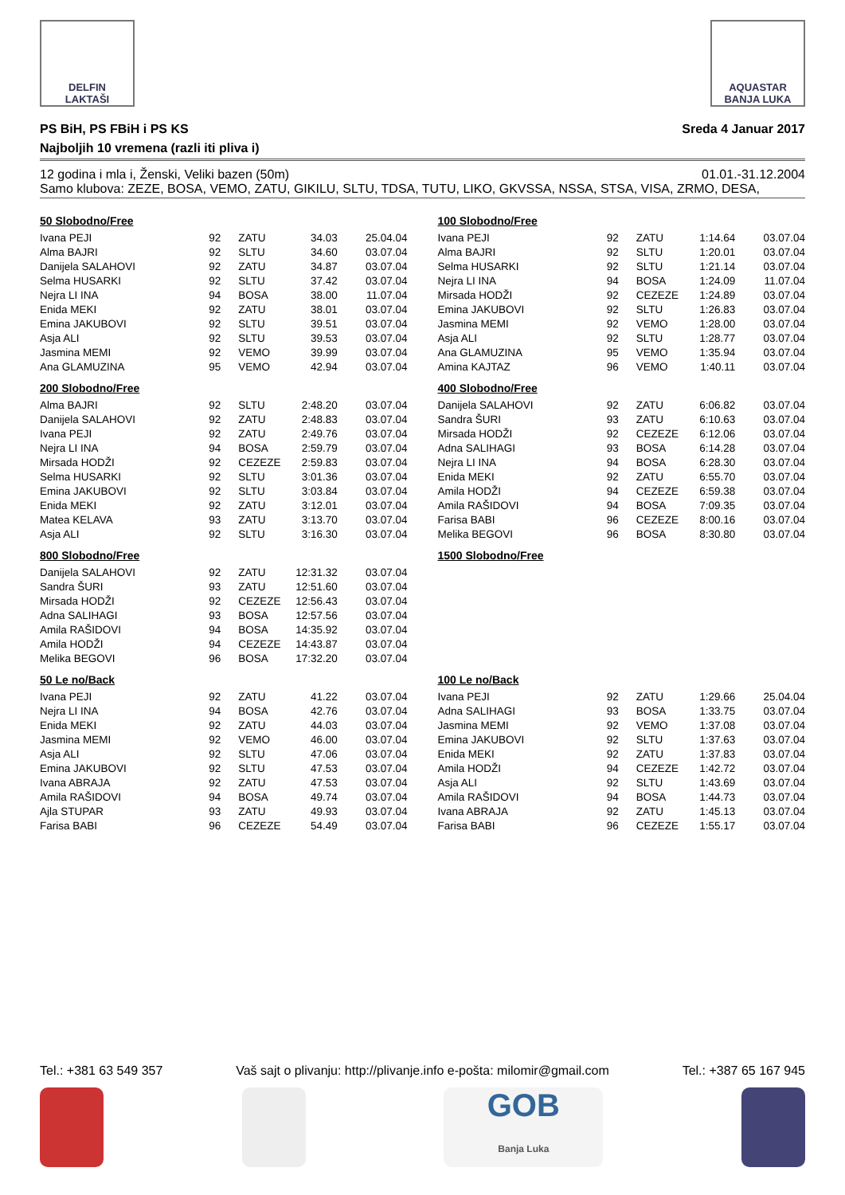DELFIN
LAKTAŠI
AQUASTAR
BANJA LUKA
PS BiH, PS FBiH i PS KS Sreda 4 Januar 2017
Najboljih 10 vremena (razli iti pliva i)
12 godina i mla i, Ženski, Veliki bazen (50m) 01.01.-31.12.2004
Samo klubova: ZEZE, BOSA, VEMO, ZATU, GIKILU, SLTU, TDSA, TUTU, LIKO, GKVSSA, NSSA, STSA, VISA, ZRMO, DESA,
50 Slobodno/Free
| Ivana PEJI | 92 | ZATU | 34.03 | 25.04.04 |
| Alma BAJRI | 92 | SLTU | 34.60 | 03.07.04 |
| Danijela SALAHOVI | 92 | ZATU | 34.87 | 03.07.04 |
| Selma HUSARKI | 92 | SLTU | 37.42 | 03.07.04 |
| Nejra LI INA | 94 | BOSA | 38.00 | 11.07.04 |
| Enida MEKI | 92 | ZATU | 38.01 | 03.07.04 |
| Emina JAKUBOVI | 92 | SLTU | 39.51 | 03.07.04 |
| Asja ALI | 92 | SLTU | 39.53 | 03.07.04 |
| Jasmina MEMI | 92 | VEMO | 39.99 | 03.07.04 |
| Ana GLAMUZINA | 95 | VEMO | 42.94 | 03.07.04 |
100 Slobodno/Free
| Ivana PEJI | 92 | ZATU | 1:14.64 | 03.07.04 |
| Alma BAJRI | 92 | SLTU | 1:20.01 | 03.07.04 |
| Selma HUSARKI | 92 | SLTU | 1:21.14 | 03.07.04 |
| Nejra LI INA | 94 | BOSA | 1:24.09 | 11.07.04 |
| Mirsada HODŽI | 92 | CEZEZE | 1:24.89 | 03.07.04 |
| Emina JAKUBOVI | 92 | SLTU | 1:26.83 | 03.07.04 |
| Jasmina MEMI | 92 | VEMO | 1:28.00 | 03.07.04 |
| Asja ALI | 92 | SLTU | 1:28.77 | 03.07.04 |
| Ana GLAMUZINA | 95 | VEMO | 1:35.94 | 03.07.04 |
| Amina KAJTAZ | 96 | VEMO | 1:40.11 | 03.07.04 |
200 Slobodno/Free
| Alma BAJRI | 92 | SLTU | 2:48.20 | 03.07.04 |
| Danijela SALAHOVI | 92 | ZATU | 2:48.83 | 03.07.04 |
| Ivana PEJI | 92 | ZATU | 2:49.76 | 03.07.04 |
| Nejra LI INA | 94 | BOSA | 2:59.79 | 03.07.04 |
| Mirsada HODŽI | 92 | CEZEZE | 2:59.83 | 03.07.04 |
| Selma HUSARKI | 92 | SLTU | 3:01.36 | 03.07.04 |
| Emina JAKUBOVI | 92 | SLTU | 3:03.84 | 03.07.04 |
| Enida MEKI | 92 | ZATU | 3:12.01 | 03.07.04 |
| Matea KELAVA | 93 | ZATU | 3:13.70 | 03.07.04 |
| Asja ALI | 92 | SLTU | 3:16.30 | 03.07.04 |
400 Slobodno/Free
| Danijela SALAHOVI | 92 | ZATU | 6:06.82 | 03.07.04 |
| Sandra ŠURI | 93 | ZATU | 6:10.63 | 03.07.04 |
| Mirsada HODŽI | 92 | CEZEZE | 6:12.06 | 03.07.04 |
| Adna SALIHAGI | 93 | BOSA | 6:14.28 | 03.07.04 |
| Nejra LI INA | 94 | BOSA | 6:28.30 | 03.07.04 |
| Enida MEKI | 92 | ZATU | 6:55.70 | 03.07.04 |
| Amila HODŽI | 94 | CEZEZE | 6:59.38 | 03.07.04 |
| Amila RAŠIDOVI | 94 | BOSA | 7:09.35 | 03.07.04 |
| Farisa BABI | 96 | CEZEZE | 8:00.16 | 03.07.04 |
| Melika BEGOVI | 96 | BOSA | 8:30.80 | 03.07.04 |
800 Slobodno/Free
| Danijela SALAHOVI | 92 | ZATU | 12:31.32 | 03.07.04 |
| Sandra ŠURI | 93 | ZATU | 12:51.60 | 03.07.04 |
| Mirsada HODŽI | 92 | CEZEZE | 12:56.43 | 03.07.04 |
| Adna SALIHAGI | 93 | BOSA | 12:57.56 | 03.07.04 |
| Amila RAŠIDOVI | 94 | BOSA | 14:35.92 | 03.07.04 |
| Amila HODŽI | 94 | CEZEZE | 14:43.87 | 03.07.04 |
| Melika BEGOVI | 96 | BOSA | 17:32.20 | 03.07.04 |
1500 Slobodno/Free
50 Le no/Back
| Ivana PEJI | 92 | ZATU | 41.22 | 03.07.04 |
| Nejra LI INA | 94 | BOSA | 42.76 | 03.07.04 |
| Enida MEKI | 92 | ZATU | 44.03 | 03.07.04 |
| Jasmina MEMI | 92 | VEMO | 46.00 | 03.07.04 |
| Asja ALI | 92 | SLTU | 47.06 | 03.07.04 |
| Emina JAKUBOVI | 92 | SLTU | 47.53 | 03.07.04 |
| Ivana ABRAJA | 92 | ZATU | 47.53 | 03.07.04 |
| Amila RAŠIDOVI | 94 | BOSA | 49.74 | 03.07.04 |
| Ajla STUPAR | 93 | ZATU | 49.93 | 03.07.04 |
| Farisa BABI | 96 | CEZEZE | 54.49 | 03.07.04 |
100 Le no/Back
| Ivana PEJI | 92 | ZATU | 1:29.66 | 25.04.04 |
| Adna SALIHAGI | 93 | BOSA | 1:33.75 | 03.07.04 |
| Jasmina MEMI | 92 | VEMO | 1:37.08 | 03.07.04 |
| Emina JAKUBOVI | 92 | SLTU | 1:37.63 | 03.07.04 |
| Enida MEKI | 92 | ZATU | 1:37.83 | 03.07.04 |
| Amila HODŽI | 94 | CEZEZE | 1:42.72 | 03.07.04 |
| Asja ALI | 92 | SLTU | 1:43.69 | 03.07.04 |
| Amila RAŠIDOVI | 94 | BOSA | 1:44.73 | 03.07.04 |
| Ivana ABRAJA | 92 | ZATU | 1:45.13 | 03.07.04 |
| Farisa BABI | 96 | CEZEZE | 1:55.17 | 03.07.04 |
Tel.: +381 63 549 357 Vaš sajt o plivanju: http://plivanje.info e-pošta: milomir@gmail.com Tel.: +387 65 167 945
GOB
Banja Luka